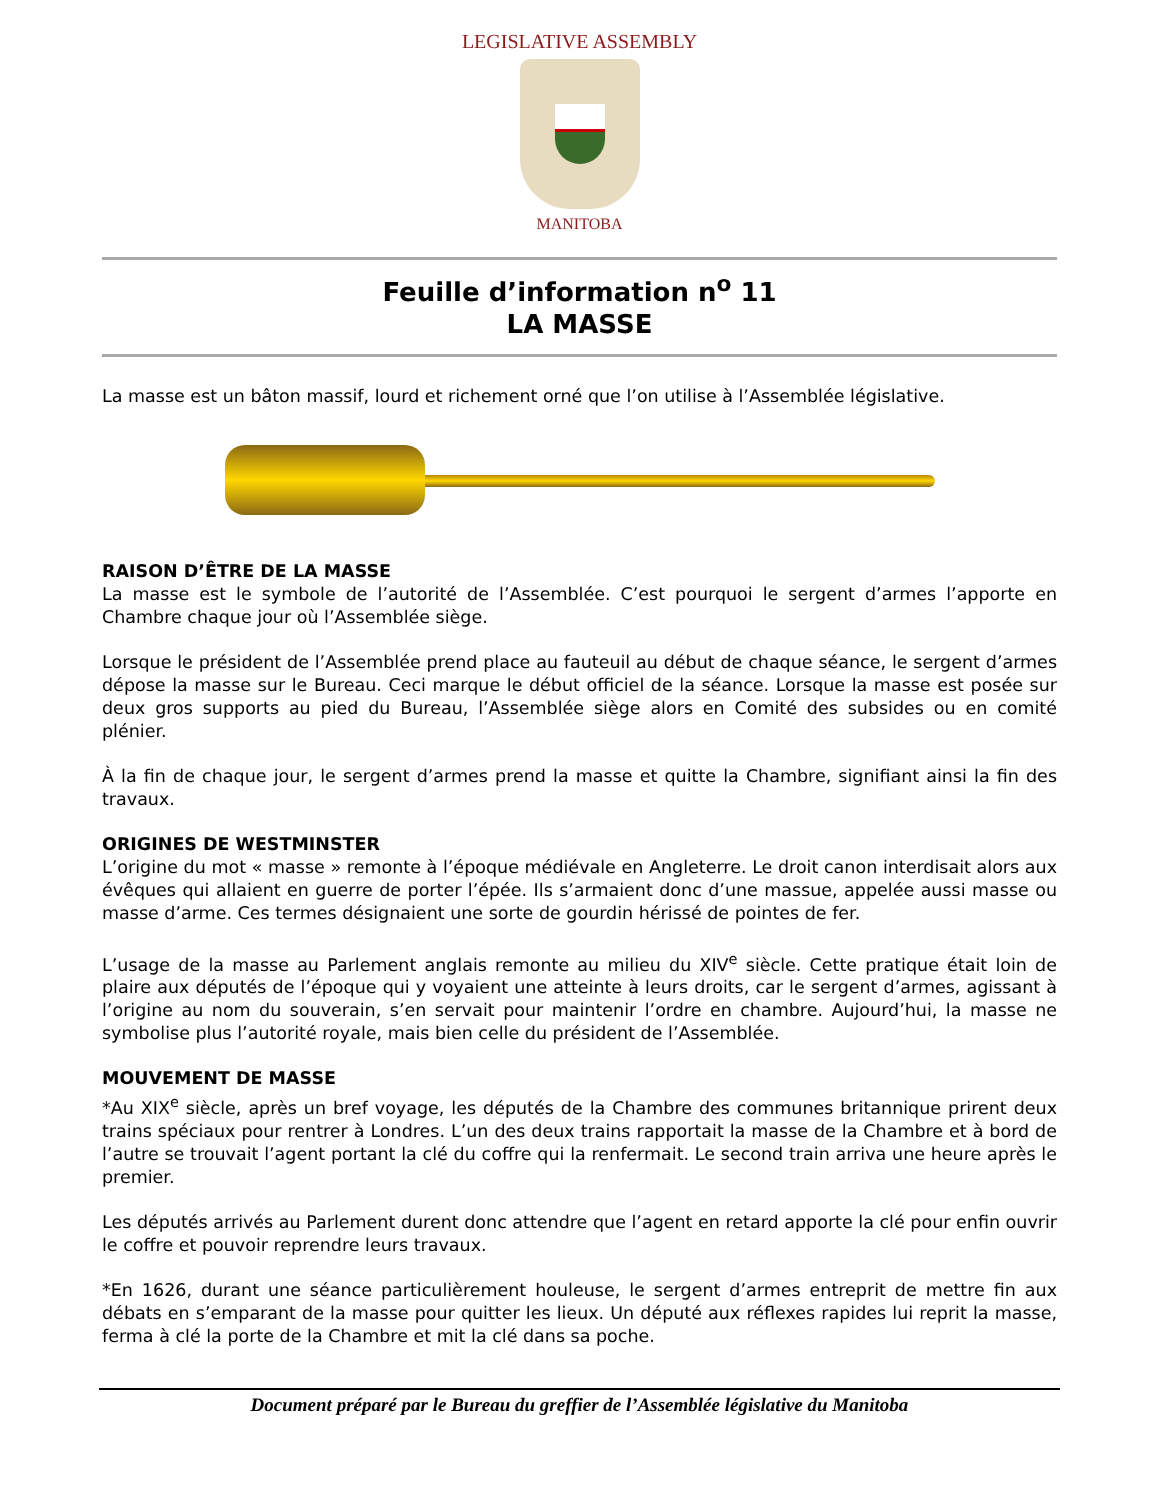LEGISLATIVE ASSEMBLY
MANITOBA
Feuille d’information n<sup>o</sup> 11
LA MASSE
La masse est un bâton massif, lourd et richement orné que l’on utilise à l’Assemblée législative.
RAISON D’ÊTRE DE LA MASSE
La masse est le symbole de l’autorité de l’Assemblée. C’est pourquoi le sergent d’armes l’apporte en Chambre chaque jour où l’Assemblée siège.
Lorsque le président de l’Assemblée prend place au fauteuil au début de chaque séance, le sergent d’armes dépose la masse sur le Bureau. Ceci marque le début officiel de la séance. Lorsque la masse est posée sur deux gros supports au pied du Bureau, l’Assemblée siège alors en Comité des subsides ou en comité plénier.
À la fin de chaque jour, le sergent d’armes prend la masse et quitte la Chambre, signifiant ainsi la fin des travaux.
ORIGINES DE WESTMINSTER
L’origine du mot « masse » remonte à l’époque médiévale en Angleterre. Le droit canon interdisait alors aux évêques qui allaient en guerre de porter l’épée. Ils s’armaient donc d’une massue, appelée aussi masse ou masse d’arme. Ces termes désignaient une sorte de gourdin hérissé de pointes de fer.
L’usage de la masse au Parlement anglais remonte au milieu du XIV<sup>e</sup> siècle. Cette pratique était loin de plaire aux députés de l’époque qui y voyaient une atteinte à leurs droits, car le sergent d’armes, agissant à l’origine au nom du souverain, s’en servait pour maintenir l’ordre en chambre. Aujourd’hui, la masse ne symbolise plus l’autorité royale, mais bien celle du président de l’Assemblée.
MOUVEMENT DE MASSE
*Au XIX<sup>e</sup> siècle, après un bref voyage, les députés de la Chambre des communes britannique prirent deux trains spéciaux pour rentrer à Londres. L’un des deux trains rapportait la masse de la Chambre et à bord de l’autre se trouvait l’agent portant la clé du coffre qui la renfermait. Le second train arriva une heure après le premier.
Les députés arrivés au Parlement durent donc attendre que l’agent en retard apporte la clé pour enfin ouvrir le coffre et pouvoir reprendre leurs travaux.
*En 1626, durant une séance particulièrement houleuse, le sergent d’armes entreprit de mettre fin aux débats en s’emparant de la masse pour quitter les lieux. Un député aux réflexes rapides lui reprit la masse, ferma à clé la porte de la Chambre et mit la clé dans sa poche.
Document préparé par le Bureau du greffier de l’Assemblée législative du Manitoba